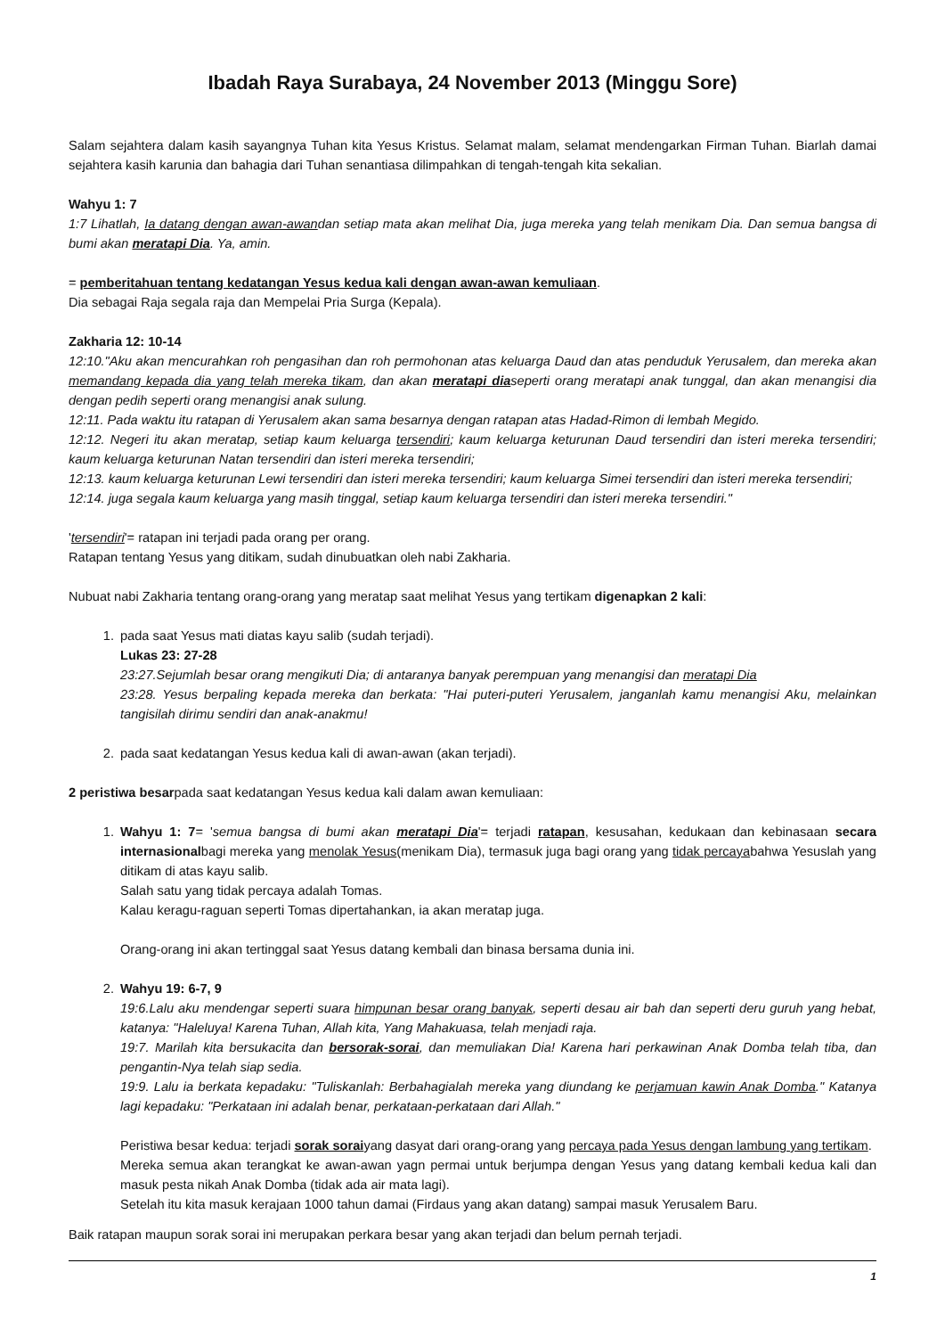Ibadah Raya Surabaya, 24 November 2013 (Minggu Sore)
Salam sejahtera dalam kasih sayangnya Tuhan kita Yesus Kristus. Selamat malam, selamat mendengarkan Firman Tuhan. Biarlah damai sejahtera kasih karunia dan bahagia dari Tuhan senantiasa dilimpahkan di tengah-tengah kita sekalian.
Wahyu 1: 7
1:7 Lihatlah, Ia datang dengan awan-awandan setiap mata akan melihat Dia, juga mereka yang telah menikam Dia. Dan semua bangsa di bumi akan meratapi Dia. Ya, amin.
= pemberitahuan tentang kedatangan Yesus kedua kali dengan awan-awan kemuliaan.
Dia sebagai Raja segala raja dan Mempelai Pria Surga (Kepala).
Zakharia 12: 10-14
12:10."Aku akan mencurahkan roh pengasihan dan roh permohonan atas keluarga Daud dan atas penduduk Yerusalem, dan mereka akan memandang kepada dia yang telah mereka tikam, dan akan meratapi diaseperti orang meratapi anak tunggal, dan akan menangisi dia dengan pedih seperti orang menangisi anak sulung.
12:11. Pada waktu itu ratapan di Yerusalem akan sama besarnya dengan ratapan atas Hadad-Rimon di lembah Megido.
12:12. Negeri itu akan meratap, setiap kaum keluarga tersendiri; kaum keluarga keturunan Daud tersendiri dan isteri mereka tersendiri; kaum keluarga keturunan Natan tersendiri dan isteri mereka tersendiri;
12:13. kaum keluarga keturunan Lewi tersendiri dan isteri mereka tersendiri; kaum keluarga Simei tersendiri dan isteri mereka tersendiri;
12:14. juga segala kaum keluarga yang masih tinggal, setiap kaum keluarga tersendiri dan isteri mereka tersendiri."
'tersendiri'= ratapan ini terjadi pada orang per orang.
Ratapan tentang Yesus yang ditikam, sudah dinubuatkan oleh nabi Zakharia.
Nubuat nabi Zakharia tentang orang-orang yang meratap saat melihat Yesus yang tertikam digenapkan 2 kali:
1. pada saat Yesus mati diatas kayu salib (sudah terjadi).
Lukas 23: 27-28
23:27.Sejumlah besar orang mengikuti Dia; di antaranya banyak perempuan yang menangisi dan meratapi Dia
23:28. Yesus berpaling kepada mereka dan berkata: "Hai puteri-puteri Yerusalem, janganlah kamu menangisi Aku, melainkan tangisilah dirimu sendiri dan anak-anakmu!
2. pada saat kedatangan Yesus kedua kali di awan-awan (akan terjadi).
2 peristiwa besarpada saat kedatangan Yesus kedua kali dalam awan kemuliaan:
1. Wahyu 1: 7= 'semua bangsa di bumi akan meratapi Dia'= terjadi ratapan, kesusahan, kedukaan dan kebinasaan secara internasionalbagi mereka yang menolak Yesus(menikam Dia), termasuk juga bagi orang yang tidak percayabahwa Yesuslah yang ditikam di atas kayu salib.
Salah satu yang tidak percaya adalah Tomas.
Kalau keragu-raguan seperti Tomas dipertahankan, ia akan meratap juga.
Orang-orang ini akan tertinggal saat Yesus datang kembali dan binasa bersama dunia ini.
2. Wahyu 19: 6-7, 9
19:6.Lalu aku mendengar seperti suara himpunan besar orang banyak, seperti desau air bah dan seperti deru guruh yang hebat, katanya: "Haleluya! Karena Tuhan, Allah kita, Yang Mahakuasa, telah menjadi raja.
19:7. Marilah kita bersukacita dan bersorak-sorai, dan memuliakan Dia! Karena hari perkawinan Anak Domba telah tiba, dan pengantin-Nya telah siap sedia.
19:9. Lalu ia berkata kepadaku: "Tuliskanlah: Berbahagialah mereka yang diundang ke perjamuan kawin Anak Domba." Katanya lagi kepadaku: "Perkataan ini adalah benar, perkataan-perkataan dari Allah."
Peristiwa besar kedua: terjadi sorak soraiyang dasyat dari orang-orang yang percaya pada Yesus dengan lambung yang tertikam.
Mereka semua akan terangkat ke awan-awan yagn permai untuk berjumpa dengan Yesus yang datang kembali kedua kali dan masuk pesta nikah Anak Domba (tidak ada air mata lagi).
Setelah itu kita masuk kerajaan 1000 tahun damai (Firdaus yang akan datang) sampai masuk Yerusalem Baru.
Baik ratapan maupun sorak sorai ini merupakan perkara besar yang akan terjadi dan belum pernah terjadi.
1